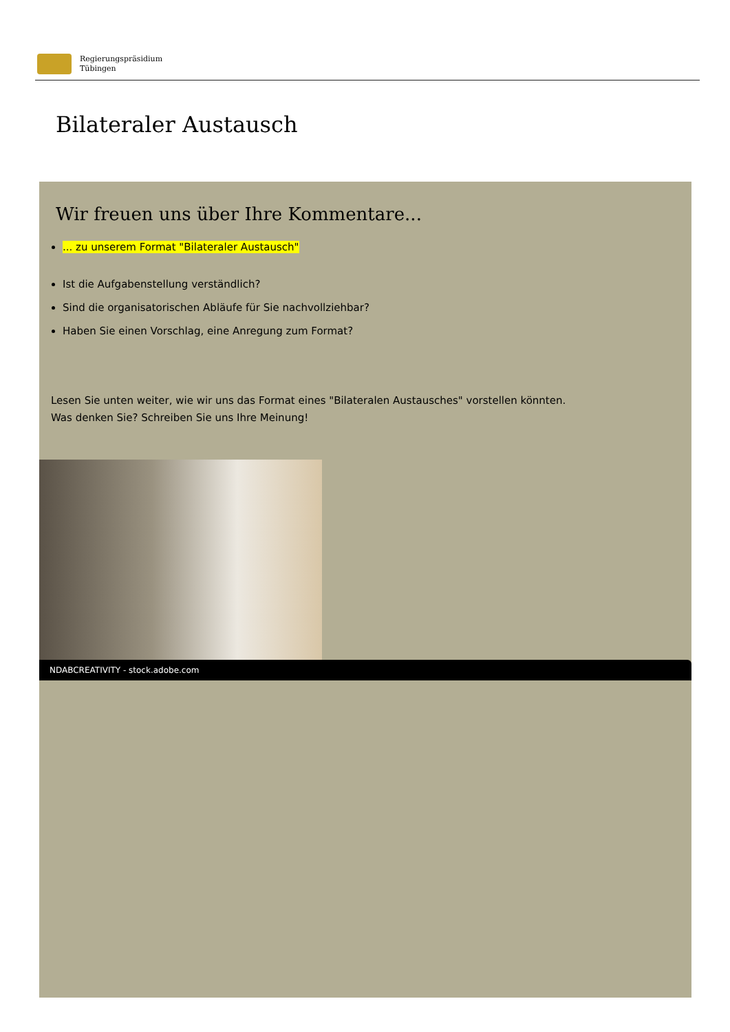Regierungspräsidium
Tübingen
Bilateraler Austausch
Wir freuen uns über Ihre Kommentare...
... zu unserem Format "Bilateraler Austausch"
Ist die Aufgabenstellung verständlich?
Sind die organisatorischen Abläufe für Sie nachvollziehbar?
Haben Sie einen Vorschlag, eine Anregung zum Format?
Lesen Sie unten weiter, wie wir uns das Format eines "Bilateralen Austausches" vorstellen könnten.
Was denken Sie? Schreiben Sie uns Ihre Meinung!
NDABCREATIVITY - stock.adobe.com